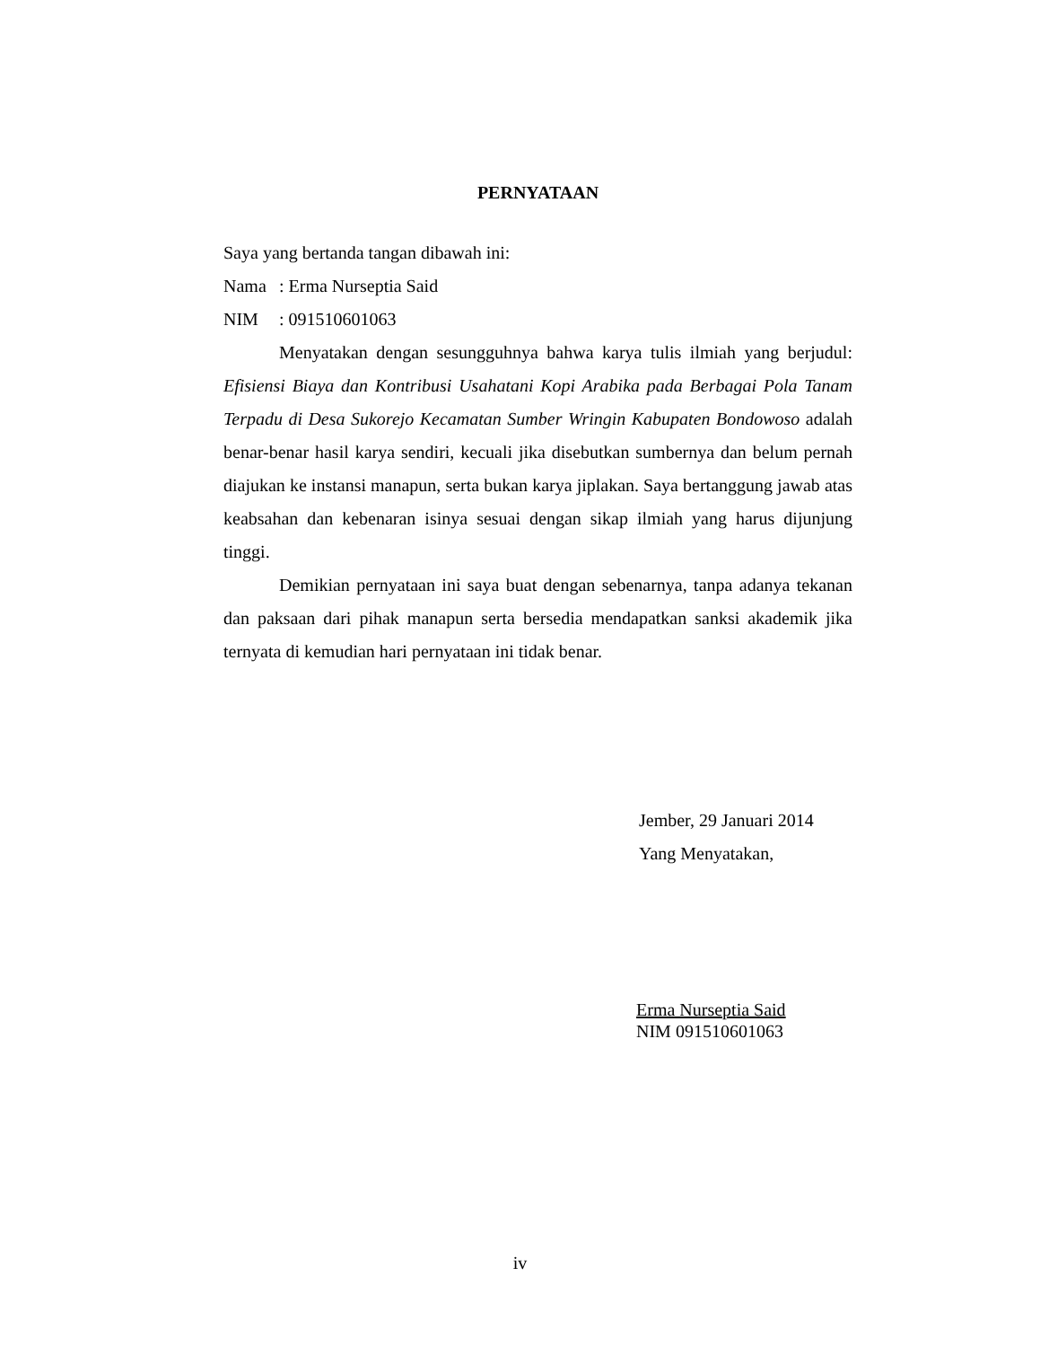PERNYATAAN
Saya yang bertanda tangan dibawah ini:
Nama: Erma Nurseptia Said
NIM: 091510601063
Menyatakan dengan sesungguhnya bahwa karya tulis ilmiah yang berjudul: Efisiensi Biaya dan Kontribusi Usahatani Kopi Arabika pada Berbagai Pola Tanam Terpadu di Desa Sukorejo Kecamatan Sumber Wringin Kabupaten Bondowoso adalah benar-benar hasil karya sendiri, kecuali jika disebutkan sumbernya dan belum pernah diajukan ke instansi manapun, serta bukan karya jiplakan. Saya bertanggung jawab atas keabsahan dan kebenaran isinya sesuai dengan sikap ilmiah yang harus dijunjung tinggi.
Demikian pernyataan ini saya buat dengan sebenarnya, tanpa adanya tekanan dan paksaan dari pihak manapun serta bersedia mendapatkan sanksi akademik jika ternyata di kemudian hari pernyataan ini tidak benar.
Jember, 29 Januari 2014
Yang Menyatakan,
Erma Nurseptia Said
NIM 091510601063
iv